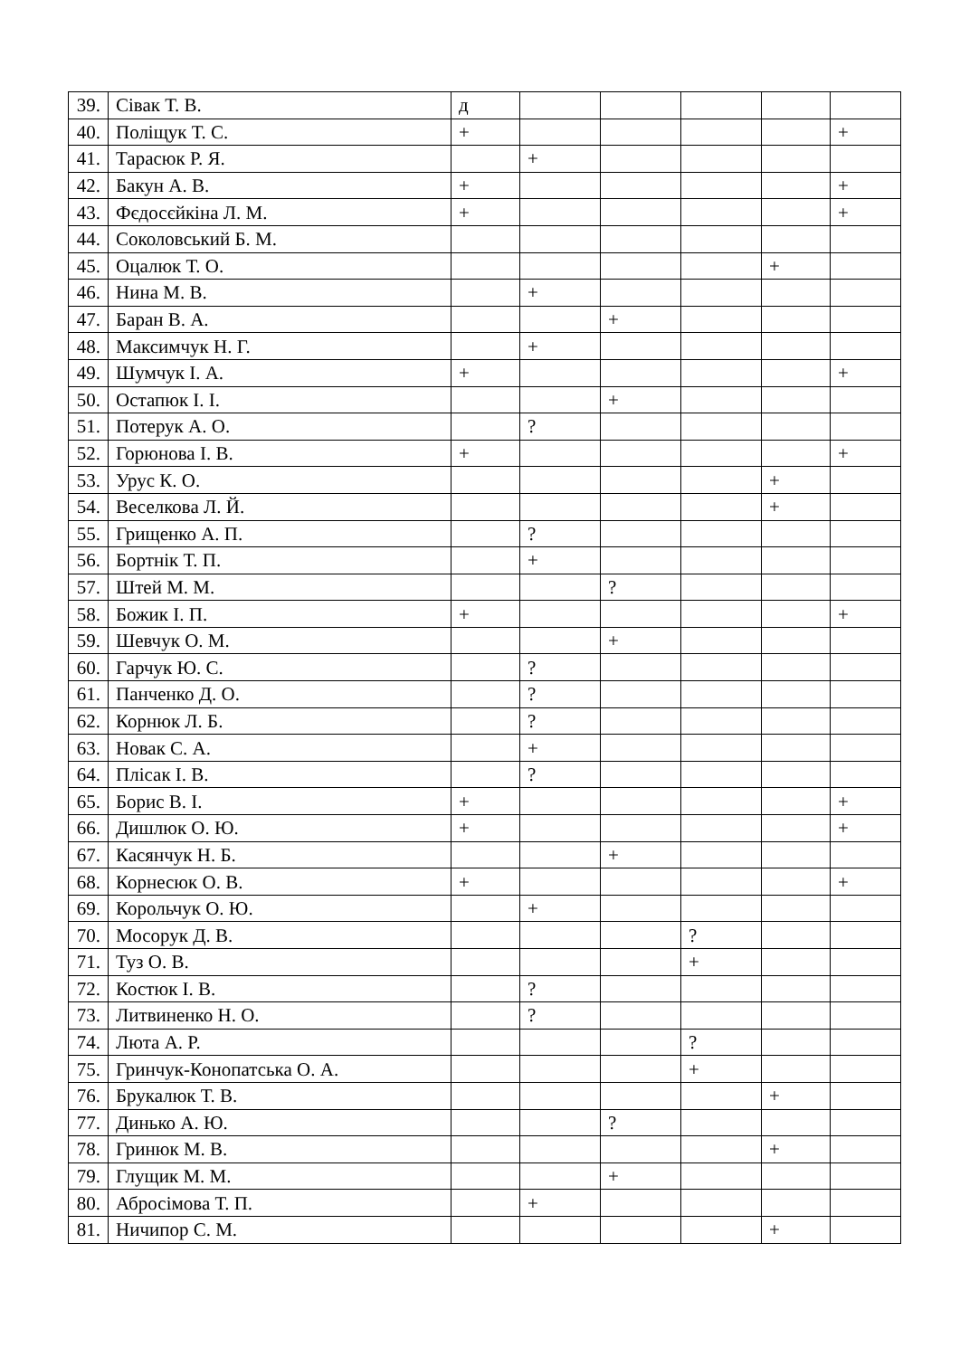| 39. | Сівак Т. В. | д | | | | | |
| 40. | Поліщук Т. С. | + | | | | | + |
| 41. | Тарасюк Р. Я. | | + | | | | |
| 42. | Бакун А. В. | + | | | | | + |
| 43. | Фєдосєйкіна Л. М. | + | | | | | + |
| 44. | Соколовський Б. М. | | | | | | |
| 45. | Оцалюк Т. О. | | | | | + | |
| 46. | Нина М. В. | | + | | | | |
| 47. | Баран В. А. | | | + | | | |
| 48. | Максимчук Н. Г. | | + | | | | |
| 49. | Шумчук І. А. | + | | | | | + |
| 50. | Остапюк І. І. | | | + | | | |
| 51. | Потерук А. О. | | ? | | | | |
| 52. | Горюнова І. В. | + | | | | | + |
| 53. | Урус К. О. | | | | | + | |
| 54. | Веселкова Л. Й. | | | | | + | |
| 55. | Грищенко А. П. | | ? | | | | |
| 56. | Бортнік Т. П. | | + | | | | |
| 57. | Штей М. М. | | | ? | | | |
| 58. | Божик І. П. | + | | | | | + |
| 59. | Шевчук О. М. | | | + | | | |
| 60. | Гарчук Ю. С. | | ? | | | | |
| 61. | Панченко Д. О. | | ? | | | | |
| 62. | Корнюк Л. Б. | | ? | | | | |
| 63. | Новак С. А. | | + | | | | |
| 64. | Плісак І. В. | | ? | | | | |
| 65. | Борис В. І. | + | | | | | + |
| 66. | Дишлюк О. Ю. | + | | | | | + |
| 67. | Касянчук Н. Б. | | | + | | | |
| 68. | Корнесюк О. В. | + | | | | | + |
| 69. | Корольчук О. Ю. | | + | | | | |
| 70. | Мосорук Д. В. | | | | ? | | |
| 71. | Туз О. В. | | | | + | | |
| 72. | Костюк І. В. | | ? | | | | |
| 73. | Литвиненко Н. О. | | ? | | | | |
| 74. | Люта А. Р. | | | | ? | | |
| 75. | Гринчук-Конопатська О. А. | | | | + | | |
| 76. | Брукалюк Т. В. | | | | | + | |
| 77. | Динько А. Ю. | | | ? | | | |
| 78. | Гринюк М. В. | | | | | + | |
| 79. | Глущик М. М. | | | + | | | |
| 80. | Абросімова Т. П. | | + | | | | |
| 81. | Ничипор С. М. | | | | | + | |